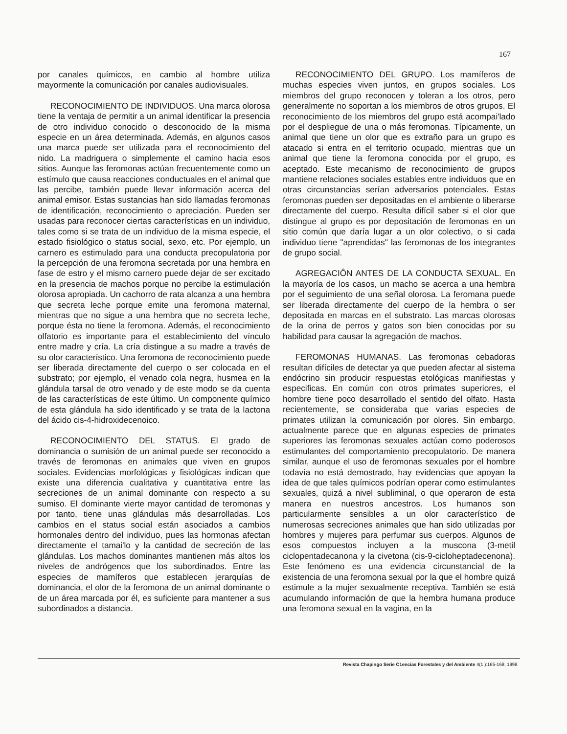167
por canales químicos, en cambio al hombre utiliza mayormente la comunicación por canales audiovisuales.
RECONOCIMIENTO DE INDIVIDUOS. Una marca olorosa tiene la ventaja de permitir a un animal identificar la presencia de otro individuo conocido o desconocido de la misma especie en un área determinada. Además, en algunos casos una marca puede ser utilizada para el reconocimiento del nido. La madriguera o simplemente el camino hacia esos sitios. Aunque las feromonas actúan frecuentemente como un estímulo que causa reacciones conductuales en el animal que las percibe, también puede llevar información acerca del animal emisor. Estas sustancias han sido llamadas feromonas de identificación, reconocimiento o apreciación. Pueden ser usadas para reconocer ciertas características en un individuo, tales como si se trata de un individuo de la misma especie, el estado fisiológico o status social, sexo, etc. Por ejemplo, un carnero es estimulado para una conducta precopulatoria por la percepción de una feromona secretada por una hembra en fase de estro y el mismo carnero puede dejar de ser excitado en la presencia de machos porque no percibe la estimulación olorosa apropiada. Un cachorro de rata alcanza a una hembra que secreta leche porque emite una feromona maternal, mientras que no sigue a una hembra que no secreta leche, porque ésta no tiene la feromona. Además, el reconocimiento olfatorio es importante para el establecimiento del vínculo entre madre y cría. La cría distingue a su madre a través de su olor característico. Una feromona de reconocimiento puede ser liberada directamente del cuerpo o ser colocada en el substrato; por ejemplo, el venado cola negra, husmea en la glándula tarsal de otro venado y de este modo se da cuenta de las características de este último. Un componente químico de esta glándula ha sido identificado y se trata de la lactona del ácido cis-4-hidroxidecenoico.
RECONOCIMIENTO DEL STATUS. El grado de dominancia o sumisión de un animal puede ser reconocido a través de feromonas en animales que viven en grupos sociales. Evidencias morfológicas y fisiológicas indican que existe una diferencia cualitativa y cuantitativa entre las secreciones de un animal dominante con respecto a su sumiso. El dominante vierte mayor cantidad de teromonas y por tanto, tiene unas glándulas más desarrolladas. Los cambios en el status social están asociados a cambios hormonales dentro del individuo, pues las hormonas afectan directamente el tamai'lo y la cantidad de secreción de las glándulas. Los machos dominantes mantienen más altos los niveles de andrógenos que los subordinados. Entre las especies de mamíferos que establecen jerarquías de dominancia, el olor de la feromona de un animal dominante o de un área marcada por él, es suficiente para mantener a sus subordinados a distancia.
RECONOCIMIENTO DEL GRUPO. Los mamíferos de muchas especies viven juntos, en grupos sociales. Los miembros del grupo reconocen y toleran a los otros, pero generalmente no soportan a los miembros de otros grupos. El reconocimiento de los miembros del grupo está acompai'lado por el despliegue de una o más feromonas. Típicamente, un animal que tiene un olor que es extraño para un grupo es atacado si entra en el territorio ocupado, mientras que un animal que tiene la feromona conocida por el grupo, es aceptado. Este mecanismo de reconocimiento de grupos mantiene relaciones sociales estables entre individuos que en otras circunstancias serían adversarios potenciales. Estas feromonas pueden ser depositadas en el ambiente o liberarse directamente del cuerpo. Resulta difícil saber si el olor que distingue al grupo es por depositación de feromonas en un sitio común que daría lugar a un olor colectivo, o si cada individuo tiene "aprendidas" las feromonas de los integrantes de grupo social.
AGREGACIÔN ANTES DE LA CONDUCTA SEXUAL. En la mayoría de los casos, un macho se acerca a una hembra por el seguimiento de una señal olorosa. La feromana puede ser liberada directamente del cuerpo de la hembra o ser depositada en marcas en el substrato. Las marcas olorosas de la orina de perros y gatos son bien conocidas por su habilidad para causar la agregación de machos.
FEROMONAS HUMANAS. Las feromonas cebadoras resultan difíciles de detectar ya que pueden afectar al sistema endócrino sin producir respuestas etológicas manifiestas y especificas. En común con otros primates superiores, el hombre tiene poco desarrollado el sentido del olfato. Hasta recientemente, se consideraba que varias especies de primates utilizan la comunicación por olores. Sin embargo, actualmente parece que en algunas especies de primates superiores las feromonas sexuales actúan como poderosos estimulantes del comportamiento precopulatorio. De manera similar, aunque el uso de feromonas sexuales por el hombre todavía no está demostrado, hay evidencias que apoyan la idea de que tales químicos podrían operar como estimulantes sexuales, quizá a nivel subliminal, o que operaron de esta manera en nuestros ancestros. Los humanos son particularmente sensibles a un olor característico de numerosas secreciones animales que han sido utilizadas por hombres y mujeres para perfumar sus cuerpos. Algunos de esos compuestos incluyen a la muscona (3-metil ciclopentadecanona y la civetona (cis-9-cicloheptadecenona). Este fenómeno es una evidencia circunstancial de la existencia de una feromona sexual por la que el hombre quizá estimule a la mujer sexualmente receptiva. También se está acumulando información de que la hembra humana produce una feromona sexual en la vagina, en la
Revista Chapingo Serie C1encias Forestales y del Ambiente 4(1 ):165-168, 1998.